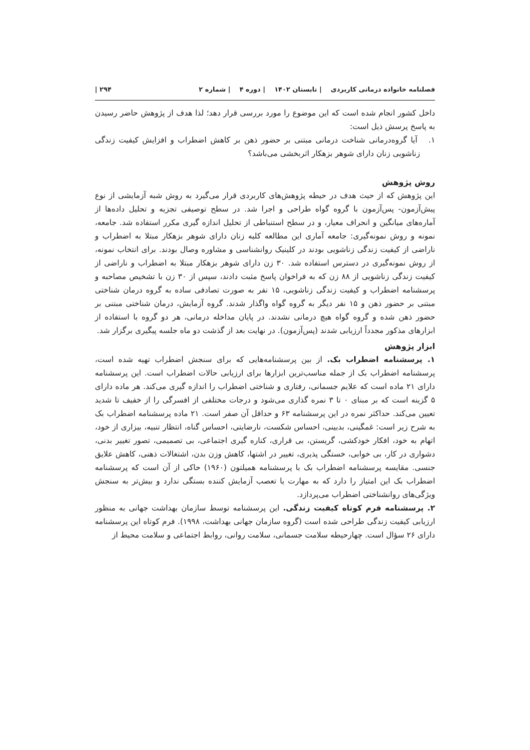فصلنامه خانواده درمانی کاربردی | تابستان ۱۴۰۲ | دوره ۴ | شماره ۲ ۲۹۴ |
داخل کشور انجام شده است که این موضوع را مورد بررسی قرار دهد؛ لذا هدف از پژوهش حاضر رسیدن به پاسخ پرسش ذیل است:
۱. آیا گروه‌درمانی شناخت درمانی مبتنی بر حضور ذهن بر کاهش اضطراب و افزایش کیفیت زندگی زناشویی زنان دارای شوهر بزهکار اثربخشی می‌باشد؟
روش پژوهش
این پژوهش که از حیث هدف در حیطه پژوهش‌های کاربردی قرار می‌گیرد به روش شبه آزمایشی از نوع پیش‌آزمون- پس‌آزمون با گروه گواه طراحی و اجرا شد. در سطح توصیفی تجزیه و تحلیل داده‌ها از آماره‌های میانگین و انحراف معیار، و در سطح استنباطی از تحلیل اندازه گیری مکرر استفاده شد. جامعه، نمونه و روش نمونه‌گیری: جامعه آماری این مطالعه کلیه زنان دارای شوهر بزهکار مبتلا به اضطراب و ناراضی از کیفیت زندگی زناشویی بودند در کلینیک روانشناسی و مشاوره وصال بودند. برای انتخاب نمونه، از روش نمونه‌گیری در دسترس استفاده شد. ۳۰ زن دارای شوهر بزهکار مبتلا به اضطراب و ناراضی از کیفیت زندگی زناشویی از ۸۸ زن که به فراخوان پاسخ مثبت دادند، سپس از ۳۰ زن با تشخیص مصاحبه و پرسشنامه اضطراب و کیفیت زندگی زناشویی، ۱۵ نفر به صورت تصادفی ساده به گروه درمان شناختی مبتنی بر حضور ذهن و ۱۵ نفر دیگر به گروه گواه واگذار شدند. گروه آزمایش، درمان شناختی مبتنی بر حضور ذهن شده و گروه گواه هیچ درمانی نشدند. در پایان مداخله درمانی، هر دو گروه با استفاده از ابزارهای مذکور مجدداً ارزیابی شدند (پس‌آزمون). در نهایت بعد از گذشت دو ماه جلسه پیگیری برگزار شد.
ابزار پژوهش
۱. پرسشنامه اضطراب بک. از بین پرسشنامه‌هایی که برای سنجش اضطراب تهیه شده است، پرسشنامه اضطراب بک از جمله مناسب‌ترین ابزارها برای ارزیابی حالات اضطراب است. این پرسشنامه دارای ۲۱ ماده است که علایم جسمانی، رفتاری و شناختی اضطراب را اندازه گیری می‌کند. هر ماده دارای ۵ گزینه است که بر مبنای ۰ تا ۳ نمره گذاری می‌شود و درجات مختلفی از افسرگی را از خفیف تا شدید تعیین می‌کند. حداکثر نمره در این پرسشنامه ۶۳ و حداقل آن صفر است. ۲۱ ماده پرسشنامه اضطراب بک به شرح زیر است: غمگینی، بدبینی، احساس شکست، نارضایتی، احساس گناه، انتظار تنبیه، بیزاری از خود، اتهام به خود، افکار خودکشی، گریستن، بی قراری، کناره گیری اجتماعی، بی تصمیمی، تصور تغییر بدنی، دشواری در کار، بی خوابی، خستگی پذیری، تغییر در اشتها، کاهش وزن بدن، اشتغالات ذهنی، کاهش علایق جنسی. مقایسه پرسشنامه اضطراب بک با پرسشنامه همیلتون (۱۹۶۰) حاکی از آن است که پرسشنامه اضطراب بک این امتیاز را دارد که به مهارت یا تعصب آزمایش کننده بستگی ندارد و بیش‌تر به سنجش ویژگی‌های روانشناختی اضطراب می‌پردازد.
۲. پرسشنامه فرم کوتاه کیفیت زندگی. این پرسشنامه توسط سازمان بهداشت جهانی به منظور ارزیابی کیفیت زندگی طراحی شده است (گروه سازمان جهانی بهداشت، ۱۹۹۸). فرم کوتاه این پرسشنامه دارای ۲۶ سؤال است. چهارحیطه سلامت جسمانی، سلامت روانی، روابط اجتماعی و سلامت محیط از